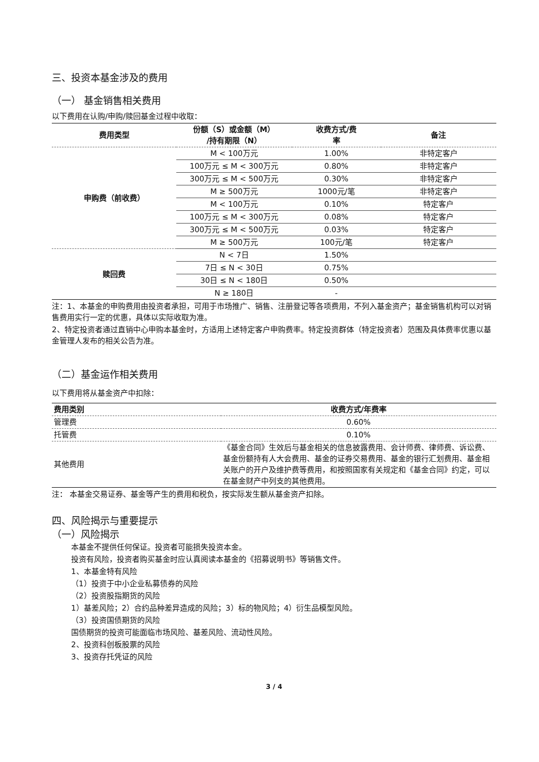三、投资本基金涉及的费用
（一） 基金销售相关费用
以下费用在认购/申购/赎回基金过程中收取：
| 费用类型 | 份额（S）或金额（M） /持有期限（N） | 收费方式/费 率 | 备注 |
| --- | --- | --- | --- |
| 申购费（前收费） | M < 100万元 | 1.00% | 非特定客户 |
| | 100万元 ≤ M < 300万元 | 0.80% | 非特定客户 |
| | 300万元 ≤ M < 500万元 | 0.30% | 非特定客户 |
| | M ≥ 500万元 | 1000元/笔 | 非特定客户 |
| | M < 100万元 | 0.10% | 特定客户 |
| | 100万元 ≤ M < 300万元 | 0.08% | 特定客户 |
| | 300万元 ≤ M < 500万元 | 0.03% | 特定客户 |
| | M ≥ 500万元 | 100元/笔 | 特定客户 |
| 赎回费 | N < 7日 | 1.50% | |
| | 7日 ≤ N < 30日 | 0.75% | |
| | 30日 ≤ N < 180日 | 0.50% | |
| | N ≥ 180日 | - | |
注：1、本基金的申购费用由投资者承担，可用于市场推广、销售、注册登记等各项费用，不列入基金资产；基金销售机构可以对销售费用实行一定的优惠，具体以实际收取为准。
2、特定投资者通过直销中心申购本基金时，方适用上述特定客户申购费率。特定投资群体（特定投资者）范围及具体费率优惠以基金管理人发布的相关公告为准。
（二）基金运作相关费用
以下费用将从基金资产中扣除：
| 费用类别 | 收费方式/年费率 |
| --- | --- |
| 管理费 | 0.60% |
| 托管费 | 0.10% |
| 其他费用 | 《基金合同》生效后与基金相关的信息披露费用、会计师费、律师费、诉讼费、基金份额持有人大会费用、基金的证券交易费用、基金的银行汇划费用、基金相关账户的开户及维护费等费用，和按照国家有关规定和《基金合同》约定，可以在基金财产中列支的其他费用。 |
注： 本基金交易证券、基金等产生的费用和税负，按实际发生额从基金资产扣除。
四、风险揭示与重要提示
（一）风险揭示
本基金不提供任何保证。投资者可能损失投资本金。
投资有风险，投资者购买基金时应认真阅读本基金的《招募说明书》等销售文件。
1、本基金特有风险
（1）投资于中小企业私募债券的风险
（2）投资股指期货的风险
1）基差风险；2）合约品种差异造成的风险；3）标的物风险；4）衍生品模型风险。
（3）投资国债期货的风险
国债期货的投资可能面临市场风险、基差风险、流动性风险。
2、投资科创板股票的风险
3、投资存托凭证的风险
3 / 4